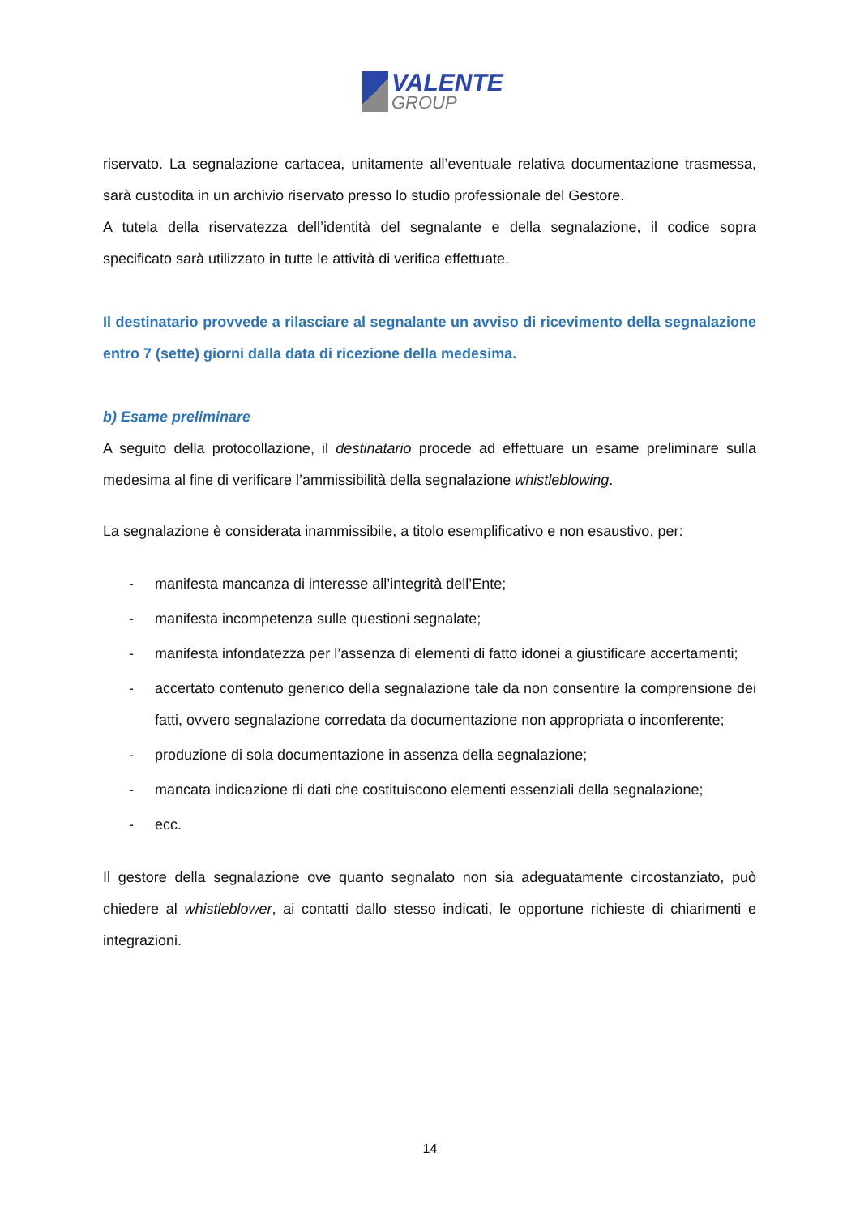VALENTE
GROUP
riservato. La segnalazione cartacea, unitamente all’eventuale relativa documentazione trasmessa, sarà custodita in un archivio riservato presso lo studio professionale del Gestore.
A tutela della riservatezza dell’identità del segnalante e della segnalazione, il codice sopra specificato sarà utilizzato in tutte le attività di verifica effettuate.
Il destinatario provvede a rilasciare al segnalante un avviso di ricevimento della segnalazione entro 7 (sette) giorni dalla data di ricezione della medesima.
b) Esame preliminare
A seguito della protocollazione, il destinatario procede ad effettuare un esame preliminare sulla medesima al fine di verificare l’ammissibilità della segnalazione whistleblowing.
La segnalazione è considerata inammissibile, a titolo esemplificativo e non esaustivo, per:
- manifesta mancanza di interesse all’integrità dell’Ente;
- manifesta incompetenza sulle questioni segnalate;
- manifesta infondatezza per l’assenza di elementi di fatto idonei a giustificare accertamenti;
- accertato contenuto generico della segnalazione tale da non consentire la comprensione dei fatti, ovvero segnalazione corredata da documentazione non appropriata o inconferente;
- produzione di sola documentazione in assenza della segnalazione;
- mancata indicazione di dati che costituiscono elementi essenziali della segnalazione;
- ecc.
Il gestore della segnalazione ove quanto segnalato non sia adeguatamente circostanziato, può chiedere al whistleblower, ai contatti dallo stesso indicati, le opportune richieste di chiarimenti e integrazioni.
14